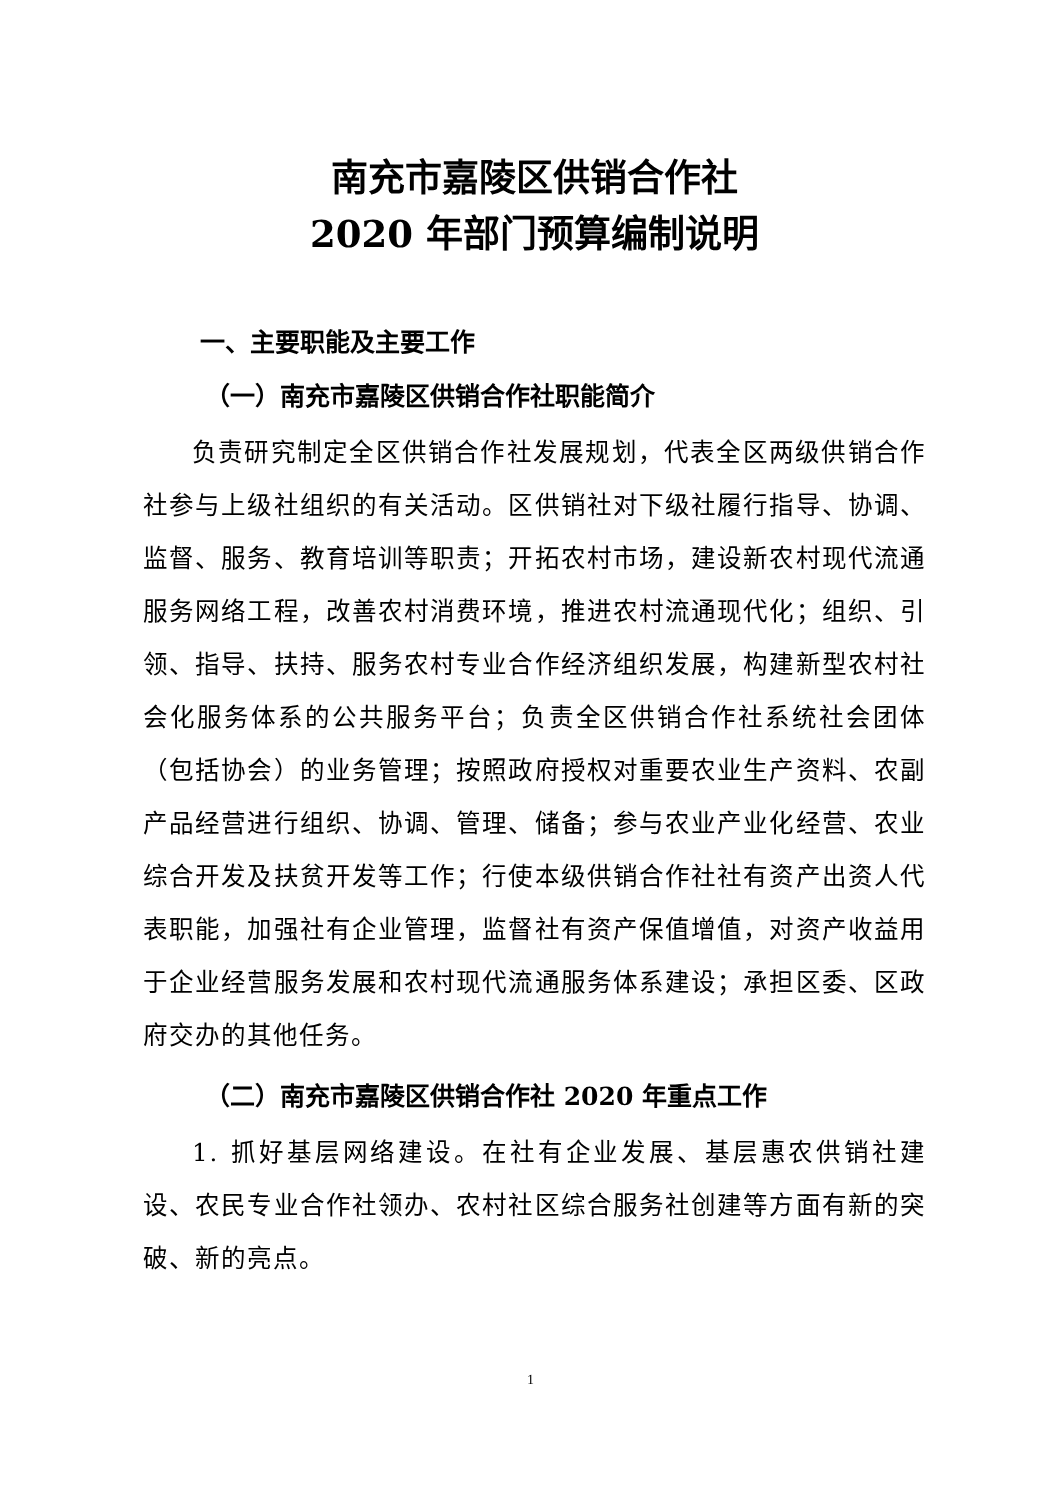南充市嘉陵区供销合作社
2020 年部门预算编制说明
一、主要职能及主要工作
（一）南充市嘉陵区供销合作社职能简介
负责研究制定全区供销合作社发展规划，代表全区两级供销合作社参与上级社组织的有关活动。区供销社对下级社履行指导、协调、监督、服务、教育培训等职责；开拓农村市场，建设新农村现代流通服务网络工程，改善农村消费环境，推进农村流通现代化；组织、引领、指导、扶持、服务农村专业合作经济组织发展，构建新型农村社会化服务体系的公共服务平台；负责全区供销合作社系统社会团体（包括协会）的业务管理；按照政府授权对重要农业生产资料、农副产品经营进行组织、协调、管理、储备；参与农业产业化经营、农业综合开发及扶贫开发等工作；行使本级供销合作社社有资产出资人代表职能，加强社有企业管理，监督社有资产保值增值，对资产收益用于企业经营服务发展和农村现代流通服务体系建设；承担区委、区政府交办的其他任务。
（二）南充市嘉陵区供销合作社 2020 年重点工作
1. 抓好基层网络建设。在社有企业发展、基层惠农供销社建设、农民专业合作社领办、农村社区综合服务社创建等方面有新的突破、新的亮点。
1